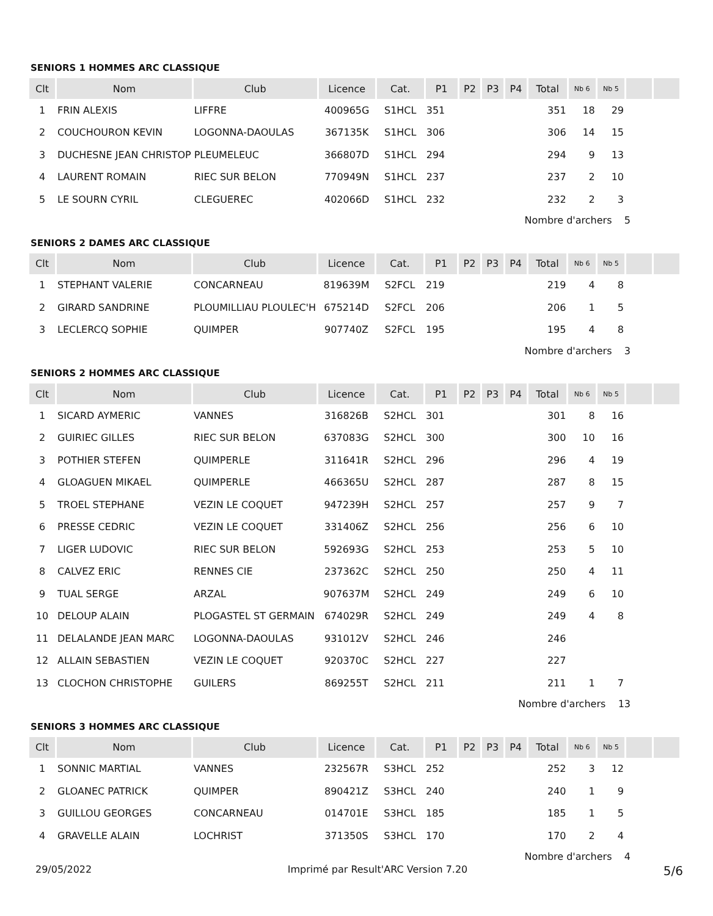SENIORS 1 HOMMES ARC CLASSIQUE
| Clt | Nom | Club | Licence | Cat. | P1 | P2 | P3 | P4 | Total | Nb 6 | Nb 5 | | |
| --- | --- | --- | --- | --- | --- | --- | --- | --- | --- | --- | --- | --- | --- |
| 1 | FRIN ALEXIS | LIFFRE | 400965G | S1HCL | 351 | | | | 351 | 18 | 29 | | |
| 2 | COUCHOURON KEVIN | LOGONNA-DAOULAS | 367135K | S1HCL | 306 | | | | 306 | 14 | 15 | | |
| 3 | DUCHESNE JEAN CHRISTOP | PLEUMELEUC | 366807D | S1HCL | 294 | | | | 294 | 9 | 13 | | |
| 4 | LAURENT ROMAIN | RIEC SUR BELON | 770949N | S1HCL | 237 | | | | 237 | 2 | 10 | | |
| 5 | LE SOURN CYRIL | CLEGUEREC | 402066D | S1HCL | 232 | | | | 232 | 2 | 3 | | |
| Nombre d'archers 5 | | | | | | | | | | | | | |
SENIORS 2 DAMES ARC CLASSIQUE
| Clt | Nom | Club | Licence | Cat. | P1 | P2 | P3 | P4 | Total | Nb 6 | Nb 5 | | |
| --- | --- | --- | --- | --- | --- | --- | --- | --- | --- | --- | --- | --- | --- |
| 1 | STEPHANT VALERIE | CONCARNEAU | 819639M | S2FCL | 219 | | | | 219 | 4 | 8 | | |
| 2 | GIRARD SANDRINE | PLOUMILLIAU PLOULEC'H | 675214D | S2FCL | 206 | | | | 206 | 1 | 5 | | |
| 3 | LECLERCQ SOPHIE | QUIMPER | 907740Z | S2FCL | 195 | | | | 195 | 4 | 8 | | |
| Nombre d'archers 3 | | | | | | | | | | | | | |
SENIORS 2 HOMMES ARC CLASSIQUE
| Clt | Nom | Club | Licence | Cat. | P1 | P2 | P3 | P4 | Total | Nb 6 | Nb 5 | | |
| --- | --- | --- | --- | --- | --- | --- | --- | --- | --- | --- | --- | --- | --- |
| 1 | SICARD AYMERIC | VANNES | 316826B | S2HCL | 301 | | | | 301 | 8 | 16 | | |
| 2 | GUIRIEC GILLES | RIEC SUR BELON | 637083G | S2HCL | 300 | | | | 300 | 10 | 16 | | |
| 3 | POTHIER STEFEN | QUIMPERLE | 311641R | S2HCL | 296 | | | | 296 | 4 | 19 | | |
| 4 | GLOAGUEN MIKAEL | QUIMPERLE | 466365U | S2HCL | 287 | | | | 287 | 8 | 15 | | |
| 5 | TROEL STEPHANE | VEZIN LE COQUET | 947239H | S2HCL | 257 | | | | 257 | 9 | 7 | | |
| 6 | PRESSE CEDRIC | VEZIN LE COQUET | 331406Z | S2HCL | 256 | | | | 256 | 6 | 10 | | |
| 7 | LIGER LUDOVIC | RIEC SUR BELON | 592693G | S2HCL | 253 | | | | 253 | 5 | 10 | | |
| 8 | CALVEZ ERIC | RENNES CIE | 237362C | S2HCL | 250 | | | | 250 | 4 | 11 | | |
| 9 | TUAL SERGE | ARZAL | 907637M | S2HCL | 249 | | | | 249 | 6 | 10 | | |
| 10 | DELOUP ALAIN | PLOGASTEL ST GERMAIN | 674029R | S2HCL | 249 | | | | 249 | 4 | 8 | | |
| 11 | DELALANDE JEAN MARC | LOGONNA-DAOULAS | 931012V | S2HCL | 246 | | | | 246 | | | | |
| 12 | ALLAIN SEBASTIEN | VEZIN LE COQUET | 920370C | S2HCL | 227 | | | | 227 | | | | |
| 13 | CLOCHON CHRISTOPHE | GUILERS | 869255T | S2HCL | 211 | | | | 211 | 1 | 7 | | |
| Nombre d'archers 13 | | | | | | | | | | | | | |
SENIORS 3 HOMMES ARC CLASSIQUE
| Clt | Nom | Club | Licence | Cat. | P1 | P2 | P3 | P4 | Total | Nb 6 | Nb 5 | | |
| --- | --- | --- | --- | --- | --- | --- | --- | --- | --- | --- | --- | --- | --- |
| 1 | SONNIC MARTIAL | VANNES | 232567R | S3HCL | 252 | | | | 252 | 3 | 12 | | |
| 2 | GLOANEC PATRICK | QUIMPER | 890421Z | S3HCL | 240 | | | | 240 | 1 | 9 | | |
| 3 | GUILLOU GEORGES | CONCARNEAU | 014701E | S3HCL | 185 | | | | 185 | 1 | 5 | | |
| 4 | GRAVELLE ALAIN | LOCHRIST | 371350S | S3HCL | 170 | | | | 170 | 2 | 4 | | |
| Nombre d'archers 4 | | | | | | | | | | | | | |
29/05/2022 Imprimé par Result'ARC Version 7.20 5/6